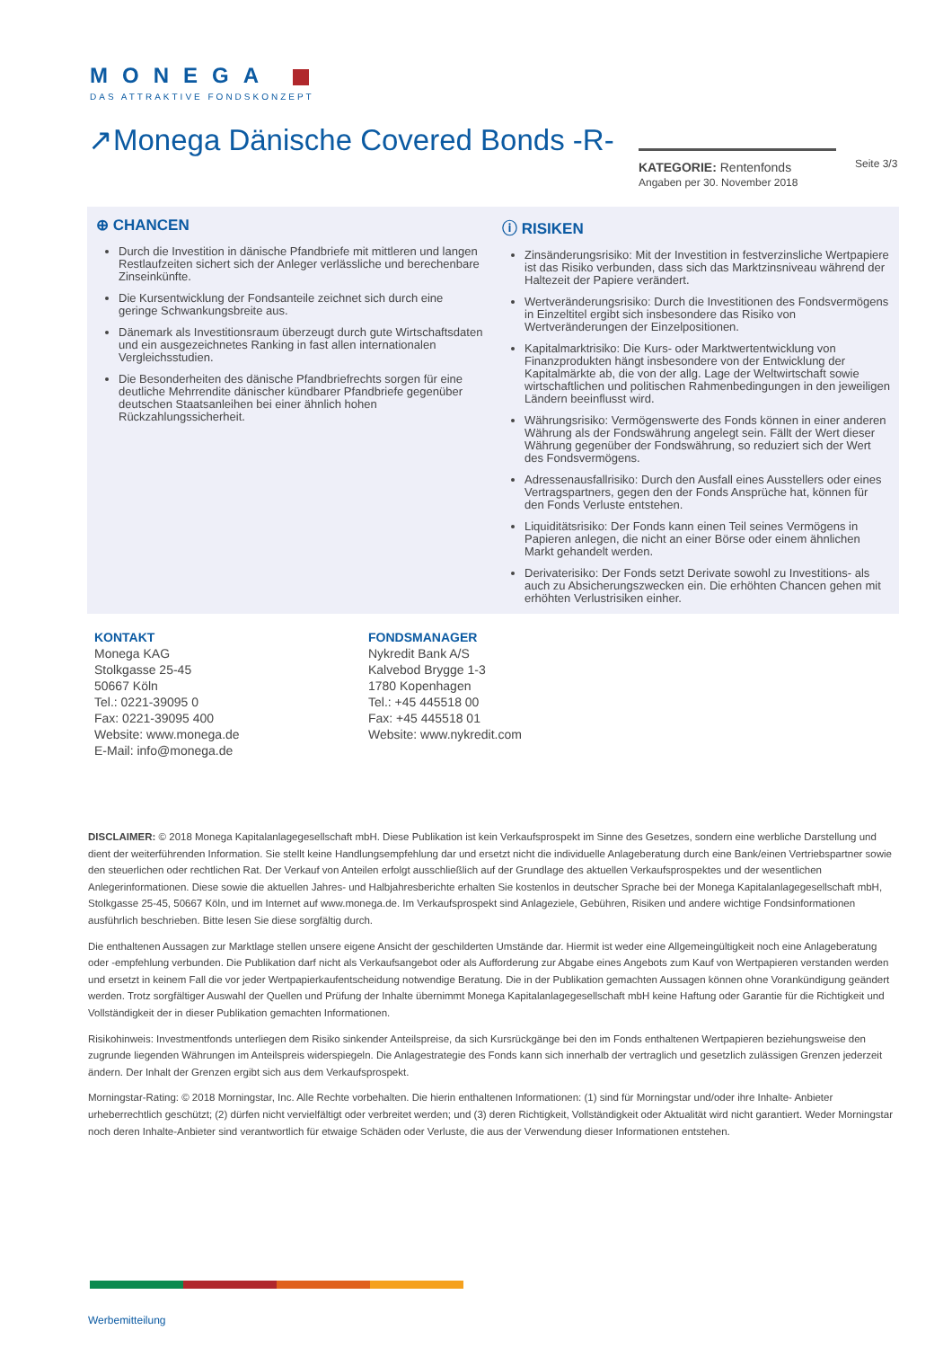MONEGA
DAS ATTRAKTIVE FONDSKONZEPT
↗Monega Dänische Covered Bonds -R-
KATEGORIE: Rentenfonds
Angaben per 30. November 2018
Seite 3/3
⊕ CHANCEN
Durch die Investition in dänische Pfandbriefe mit mittleren und langen Restlaufzeiten sichert sich der Anleger verlässliche und berechenbare Zinseinkünfte.
Die Kursentwicklung der Fondsanteile zeichnet sich durch eine geringe Schwankungsbreite aus.
Dänemark als Investitionsraum überzeugt durch gute Wirtschaftsdaten und ein ausgezeichnetes Ranking in fast allen internationalen Vergleichsstudien.
Die Besonderheiten des dänische Pfandbriefrechts sorgen für eine deutliche Mehrrendite dänischer kündbarer Pfandbriefe gegenüber deutschen Staatsanleihen bei einer ähnlich hohen Rückzahlungssicherheit.
ⓘ RISIKEN
Zinsänderungsrisiko: Mit der Investition in festverzinsliche Wertpapiere ist das Risiko verbunden, dass sich das Marktzinsniveau während der Haltezeit der Papiere verändert.
Wertveränderungsrisiko: Durch die Investitionen des Fondsvermögens in Einzeltitel ergibt sich insbesondere das Risiko von Wertveränderungen der Einzelpositionen.
Kapitalmarktrisiko: Die Kurs- oder Marktwertentwicklung von Finanzprodukten hängt insbesondere von der Entwicklung der Kapitalmärkte ab, die von der allg. Lage der Weltwirtschaft sowie wirtschaftlichen und politischen Rahmenbedingungen in den jeweiligen Ländern beeinflusst wird.
Währungsrisiko: Vermögenswerte des Fonds können in einer anderen Währung als der Fondswährung angelegt sein. Fällt der Wert dieser Währung gegenüber der Fondswährung, so reduziert sich der Wert des Fondsvermögens.
Adressenausfallrisiko: Durch den Ausfall eines Ausstellers oder eines Vertragspartners, gegen den der Fonds Ansprüche hat, können für den Fonds Verluste entstehen.
Liquiditätsrisiko: Der Fonds kann einen Teil seines Vermögens in Papieren anlegen, die nicht an einer Börse oder einem ähnlichen Markt gehandelt werden.
Derivaterisiko: Der Fonds setzt Derivate sowohl zu Investitions- als auch zu Absicherungszwecken ein. Die erhöhten Chancen gehen mit erhöhten Verlustrisiken einher.
KONTAKT
Monega KAG
Stolkgasse 25-45
50667 Köln
Tel.: 0221-39095 0
Fax: 0221-39095 400
Website: www.monega.de
E-Mail: info@monega.de
FONDSMANAGER
Nykredit Bank A/S
Kalvebod Brygge 1-3
1780 Kopenhagen
Tel.: +45 445518 00
Fax: +45 445518 01
Website: www.nykredit.com
DISCLAIMER: © 2018 Monega Kapitalanlagegesellschaft mbH. Diese Publikation ist kein Verkaufsprospekt im Sinne des Gesetzes, sondern eine werbliche Darstellung und dient der weiterführenden Information. Sie stellt keine Handlungsempfehlung dar und ersetzt nicht die individuelle Anlageberatung durch eine Bank/einen Vertriebspartner sowie den steuerlichen oder rechtlichen Rat. Der Verkauf von Anteilen erfolgt ausschließlich auf der Grundlage des aktuellen Verkaufsprospektes und der wesentlichen Anlegerinformationen. Diese sowie die aktuellen Jahres- und Halbjahresberichte erhalten Sie kostenlos in deutscher Sprache bei der Monega Kapitalanlagegesellschaft mbH, Stolkgasse 25-45, 50667 Köln, und im Internet auf www.monega.de. Im Verkaufsprospekt sind Anlageziele, Gebühren, Risiken und andere wichtige Fondsinformationen ausführlich beschrieben. Bitte lesen Sie diese sorgfältig durch.
Die enthaltenen Aussagen zur Marktlage stellen unsere eigene Ansicht der geschilderten Umstände dar. Hiermit ist weder eine Allgemeingültigkeit noch eine Anlageberatung oder -empfehlung verbunden. Die Publikation darf nicht als Verkaufsangebot oder als Aufforderung zur Abgabe eines Angebots zum Kauf von Wertpapieren verstanden werden und ersetzt in keinem Fall die vor jeder Wertpapierkaufentscheidung notwendige Beratung. Die in der Publikation gemachten Aussagen können ohne Vorankündigung geändert werden. Trotz sorgfältiger Auswahl der Quellen und Prüfung der Inhalte übernimmt Monega Kapitalanlagegesellschaft mbH keine Haftung oder Garantie für die Richtigkeit und Vollständigkeit der in dieser Publikation gemachten Informationen.
Risikohinweis: Investmentfonds unterliegen dem Risiko sinkender Anteilspreise, da sich Kursrückgänge bei den im Fonds enthaltenen Wertpapieren beziehungsweise den zugrunde liegenden Währungen im Anteilspreis widerspiegeln. Die Anlagestrategie des Fonds kann sich innerhalb der vertraglich und gesetzlich zulässigen Grenzen jederzeit ändern. Der Inhalt der Grenzen ergibt sich aus dem Verkaufsprospekt.
Morningstar-Rating: © 2018 Morningstar, Inc. Alle Rechte vorbehalten. Die hierin enthaltenen Informationen: (1) sind für Morningstar und/oder ihre Inhalte- Anbieter urheberrechtlich geschützt; (2) dürfen nicht vervielfältigt oder verbreitet werden; und (3) deren Richtigkeit, Vollständigkeit oder Aktualität wird nicht garantiert. Weder Morningstar noch deren Inhalte-Anbieter sind verantwortlich für etwaige Schäden oder Verluste, die aus der Verwendung dieser Informationen entstehen.
Werbemitteilung